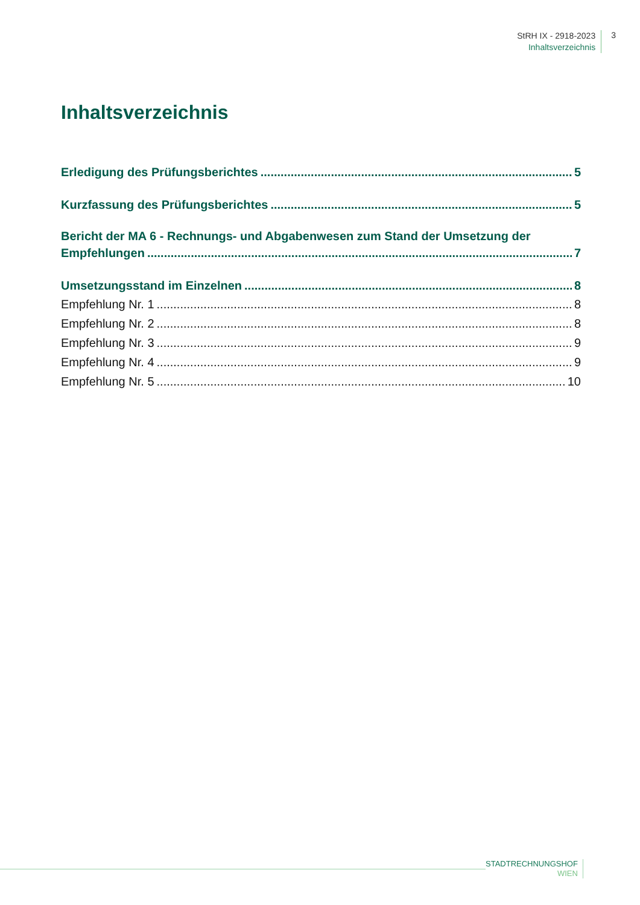StRH IX - 2918-2023
Inhaltsverzeichnis
3
Inhaltsverzeichnis
Erledigung des Prüfungsberichtes 5
Kurzfassung des Prüfungsberichtes 5
Bericht der MA 6 - Rechnungs- und Abgabenwesen zum Stand der Umsetzung der
Empfehlungen 7
Umsetzungsstand im Einzelnen 8
Empfehlung Nr. 1 8
Empfehlung Nr. 2 8
Empfehlung Nr. 3 9
Empfehlung Nr. 4 9
Empfehlung Nr. 5 10
STADTRECHNUNGSHOF
WIEN